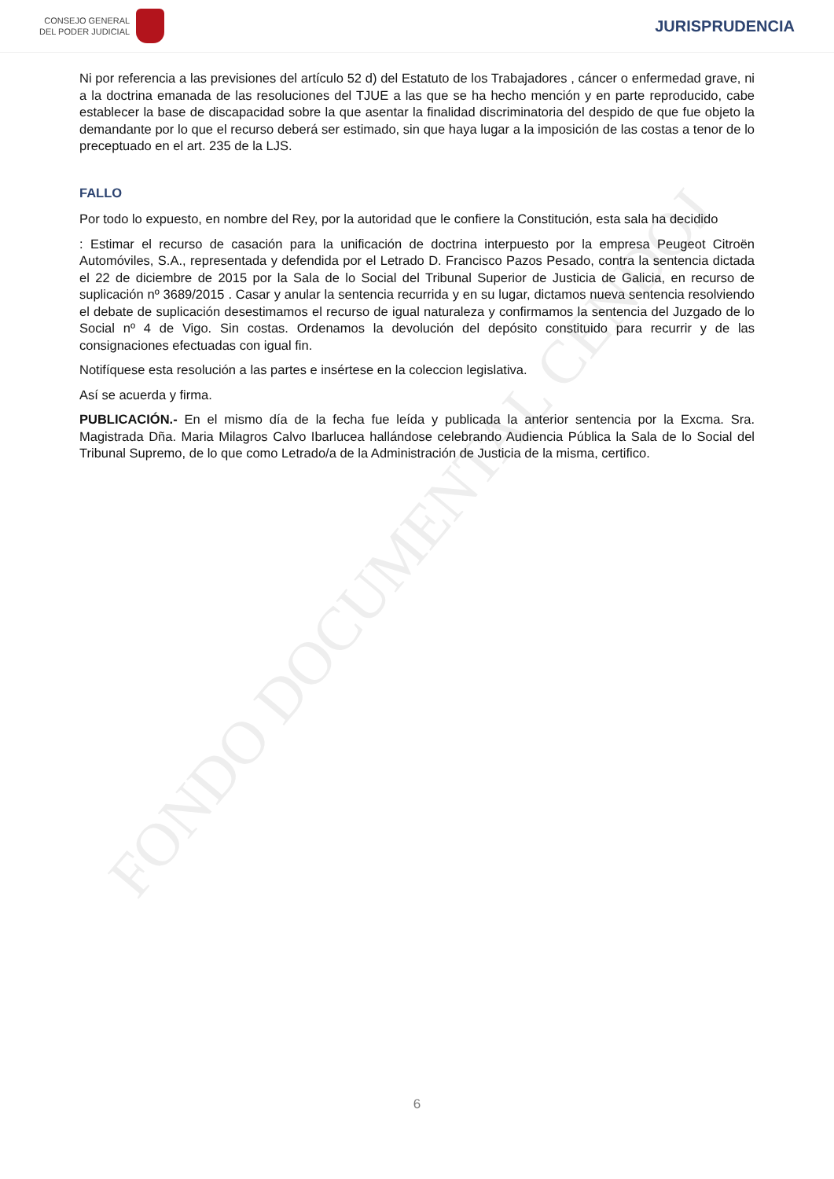FONDO DOCUMENTAL CENDOJ
CONSEJO GENERAL
DEL PODER JUDICIAL
JURISPRUDENCIA
Ni por referencia a las previsiones del artículo 52 d) del Estatuto de los Trabajadores , cáncer o enfermedad grave, ni a la doctrina emanada de las resoluciones del TJUE a las que se ha hecho mención y en parte reproducido, cabe establecer la base de discapacidad sobre la que asentar la finalidad discriminatoria del despido de que fue objeto la demandante por lo que el recurso deberá ser estimado, sin que haya lugar a la imposición de las costas a tenor de lo preceptuado en el art. 235 de la LJS.
FALLO
Por todo lo expuesto, en nombre del Rey, por la autoridad que le confiere la Constitución, esta sala ha decidido
: Estimar el recurso de casación para la unificación de doctrina interpuesto por la empresa Peugeot Citroën Automóviles, S.A., representada y defendida por el Letrado D. Francisco Pazos Pesado, contra la sentencia dictada el 22 de diciembre de 2015 por la Sala de lo Social del Tribunal Superior de Justicia de Galicia, en recurso de suplicación nº 3689/2015 . Casar y anular la sentencia recurrida y en su lugar, dictamos nueva sentencia resolviendo el debate de suplicación desestimamos el recurso de igual naturaleza y confirmamos la sentencia del Juzgado de lo Social nº 4 de Vigo. Sin costas. Ordenamos la devolución del depósito constituido para recurrir y de las consignaciones efectuadas con igual fin.
Notifíquese esta resolución a las partes e insértese en la coleccion legislativa.
Así se acuerda y firma.
PUBLICACIÓN.- En el mismo día de la fecha fue leída y publicada la anterior sentencia por la Excma. Sra. Magistrada Dña. Maria Milagros Calvo Ibarlucea hallándose celebrando Audiencia Pública la Sala de lo Social del Tribunal Supremo, de lo que como Letrado/a de la Administración de Justicia de la misma, certifico.
6